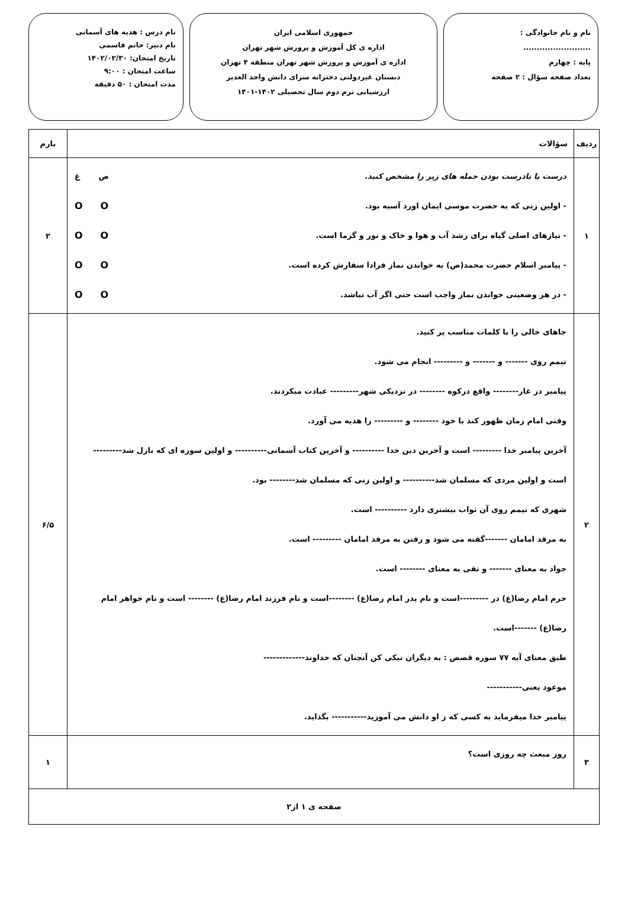نام و نام خانوادگی : .........................
پایه : چهارم
تعداد صفحه سؤال : ۲ صفحه
جمهوری اسلامی ایران
اداره ی کل آموزش و پرورش شهر تهران
اداره ی آموزش و پرورش شهر تهران منطقه ۴ تهران
دبستان غیردولتی دخترانه سرای دانش واحد الغدیر
ارزشیابی ترم دوم سال تحصیلی ۱۴۰۲-۱۴۰۱
نام درس : هدیه های آسمانی
نام دبیر: خانم قاسمی
تاریخ امتحان: ۱۴۰۲/۰۲/۳۰
ساعت امتحان : ۹:۰۰
مدت امتحان : ۵۰ دقیقه
| ردیف | سؤالات | بارم |
| --- | --- | --- |
| ۱ | درست یا نادرست بودن جمله های زیر را مشخص کنید. ص غ - اولین زنی که به حضرت موسی ایمان اورد آسیه بود. OO - نیازهای اصلی گیاه برای رشد آب و هوا و خاک و نور و گرما است. OO - پیامبر اسلام حضرت محمد(ص) به خواندن نماز فرادا سفارش کرده است. OO - در هر وضعیتی خواندن نماز واجب است حتی اگر آب نباشد. OO | ۲ |
| ۲ | جاهای خالی را با کلمات مناسب پر کنید. تیمم روی ------- و ------- و --------- انجام می شود. پیامبر در غار-------- واقع درکوه -------- در نزدیکی شهر--------- عبادت میکردند. وقتی امام زمان ظهور کند با خود -------- و --------- را هدیه می آورد. آخرین پیامبر خدا --------- است و آخرین دین خدا ---------- و آخرین کتاب آسمانی---------- و اولین سوره ای که نازل شد--------- است و اولین مردی که مسلمان شد---------- و اولین زنی که مسلمان شد-------- بود. شهری که تیمم روی آن ثواب بیشتری دارد ---------- است. به مرقد امامان -------گفته می شود و رفتن به مرقد امامان --------- است. جواد به معنای ------- و تقی به معنای -------- است. حرم امام رضا(ع) در ---------است و نام پدر امام رضا(ع) --------است و نام فرزند امام رضا(ع) -------- است و نام خواهر امام رضا(ع) -------است. طبق معنای آیه ۷۷ سوره قصص : به دیگران نیکی کن آنچنان که خداوند------------- موعود یعنی----------- پیامبر خدا میفرماید به کسی که ز او دانش می آموزید----------- بگذاید. | ۶/۵ |
| ۳ | روز مبعث چه روزی است؟ | ۱ |
| صفحه ی ۱ از۲ | | |